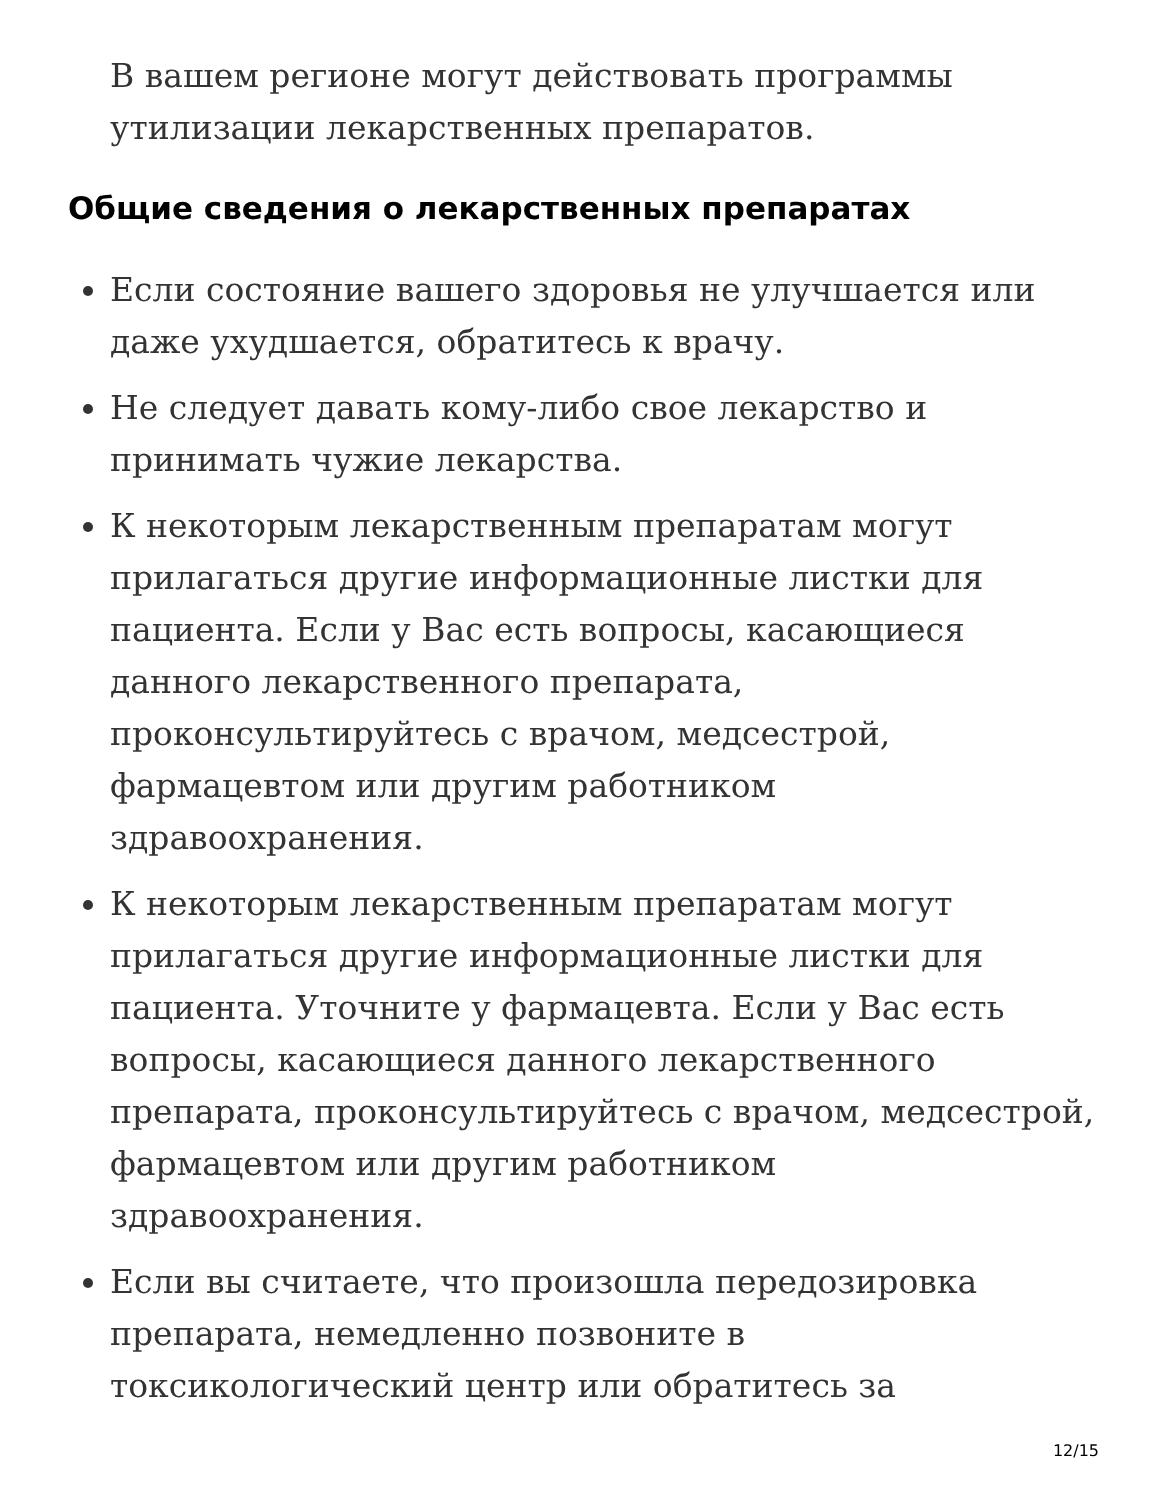В вашем регионе могут действовать программы утилизации лекарственных препаратов.
Общие сведения о лекарственных препаратах
Если состояние вашего здоровья не улучшается или даже ухудшается, обратитесь к врачу.
Не следует давать кому-либо свое лекарство и принимать чужие лекарства.
К некоторым лекарственным препаратам могут прилагаться другие информационные листки для пациента. Если у Вас есть вопросы, касающиеся данного лекарственного препарата, проконсультируйтесь с врачом, медсестрой, фармацевтом или другим работником здравоохранения.
К некоторым лекарственным препаратам могут прилагаться другие информационные листки для пациента. Уточните у фармацевта. Если у Вас есть вопросы, касающиеся данного лекарственного препарата, проконсультируйтесь с врачом, медсестрой, фармацевтом или другим работником здравоохранения.
Если вы считаете, что произошла передозировка препарата, немедленно позвоните в токсикологический центр или обратитесь за
12/15